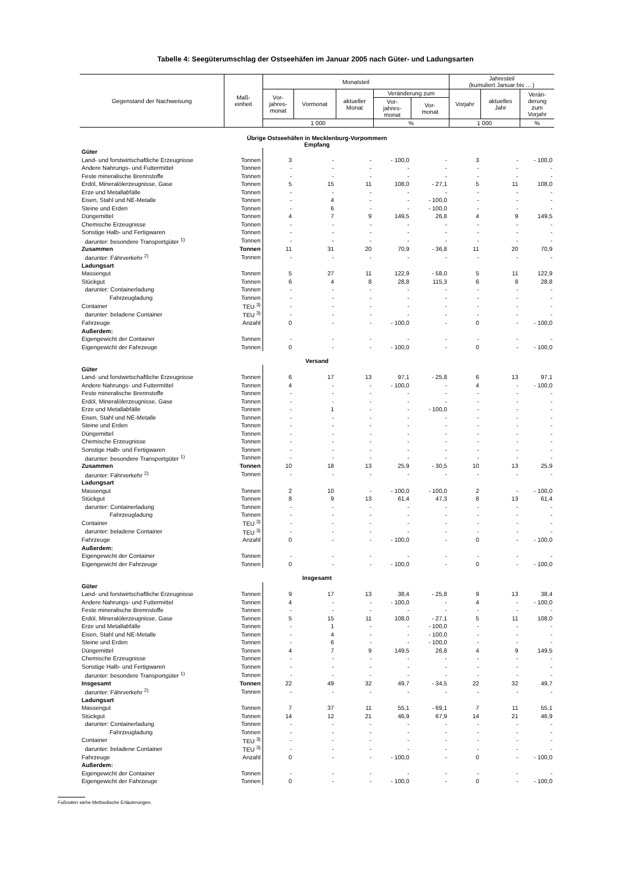Tabelle 4: Seegüterumschlag der Ostseehäfen im Januar 2005 nach Güter- und Ladungsarten
| Gegenstand der Nachweisung | Maß- einheit | Monatsteil | | | | | Jahresteil (kumuliert Januar bis ... ) | | |
| --- | --- | --- | --- | --- | --- | --- | --- | --- | --- |
| | | Vor- jahres- monat | Vormonat | aktueller Monat | Veränderung zum | | Vorjahr | aktuelles Jahr | Verän- derung zum Vorjahr |
| | | | | | Vor- jahres- monat | Vor- monat | | | |
| | | 1 000 | | | % | | 1 000 | | % |
| Übrige Ostseehäfen in Mecklenburg-Vorpommern Empfang | | | | | | | | | |
| Güter | | | | | | | | | |
| Land- und forstwirtschaftliche Erzeugnisse | Tonnen | 3 | - | - | - 100,0 | - | 3 | - | - 100,0 |
| Andere Nahrungs- und Futtermittel | Tonnen | - | - | - | - | - | - | - | - |
| Feste mineralische Brennstoffe | Tonnen | - | - | - | - | - | - | - | - |
| Erdöl, Mineralölerzeugnisse, Gase | Tonnen | 5 | 15 | 11 | 108,0 | - 27,1 | 5 | 11 | 108,0 |
| Erze und Metallabfälle | Tonnen | - | - | - | - | - | - | - | - |
| Eisen, Stahl und NE-Metalle | Tonnen | - | 4 | - | - | - 100,0 | - | - | - |
| Steine und Erden | Tonnen | - | 6 | - | - | - 100,0 | - | - | - |
| Düngemittel | Tonnen | 4 | 7 | 9 | 149,5 | 26,8 | 4 | 9 | 149,5 |
| Chemische Erzeugnisse | Tonnen | - | - | - | - | - | - | - | - |
| Sonstige Halb- und Fertigwaren | Tonnen | - | - | - | - | - | - | - | - |
| darunter: besondere Transportgüter <sup>1)</sup> | Tonnen | - | - | - | - | - | - | - | - |
| Zusammen | Tonnen | 11 | 31 | 20 | 70,9 | - 36,8 | 11 | 20 | 70,9 |
| darunter: Fährverkehr <sup>2)</sup> | Tonnen | - | - | - | - | - | - | - | - |
| Ladungsart | | | | | | | | | |
| Massengut | Tonnen | 5 | 27 | 11 | 122,9 | - 58,0 | 5 | 11 | 122,9 |
| Stückgut | Tonnen | 6 | 4 | 8 | 28,8 | 115,3 | 6 | 8 | 28,8 |
| darunter: Containerladung | Tonnen | - | - | - | - | - | - | - | - |
| Fahrzeugladung | Tonnen | - | - | - | - | - | - | - | - |
| Container | TEU <sup>3)</sup> | - | - | - | - | - | - | - | - |
| darunter: beladene Container | TEU <sup>3)</sup> | - | - | - | - | - | - | - | - |
| Fahrzeuge | Anzahl | 0 | - | - | - 100,0 | - | 0 | - | - 100,0 |
| Außerdem: | | | | | | | | | |
| Eigengewicht der Container | Tonnen | - | - | - | - | - | - | - | - |
| Eigengewicht der Fahrzeuge | Tonnen | 0 | - | - | - 100,0 | - | 0 | - | - 100,0 |
| Versand | | | | | | | | | |
| Güter | | | | | | | | | |
| Land- und forstwirtschaftliche Erzeugnisse | Tonnen | 6 | 17 | 13 | 97,1 | - 25,8 | 6 | 13 | 97,1 |
| Andere Nahrungs- und Futtermittel | Tonnen | 4 | - | - | - 100,0 | - | 4 | - | - 100,0 |
| Feste mineralische Brennstoffe | Tonnen | - | - | - | - | - | - | - | - |
| Erdöl, Mineralölerzeugnisse, Gase | Tonnen | - | - | - | - | - | - | - | - |
| Erze und Metallabfälle | Tonnen | - | 1 | - | - | - 100,0 | - | - | - |
| Eisen, Stahl und NE-Metalle | Tonnen | - | - | - | - | - | - | - | - |
| Steine und Erden | Tonnen | - | - | - | - | - | - | - | - |
| Düngemittel | Tonnen | - | - | - | - | - | - | - | - |
| Chemische Erzeugnisse | Tonnen | - | - | - | - | - | - | - | - |
| Sonstige Halb- und Fertigwaren | Tonnen | - | - | - | - | - | - | - | - |
| darunter: besondere Transportgüter <sup>1)</sup> | Tonnen | - | - | - | - | - | - | - | - |
| Zusammen | Tonnen | 10 | 18 | 13 | 25,9 | - 30,5 | 10 | 13 | 25,9 |
| darunter: Fährverkehr <sup>2)</sup> | Tonnen | - | - | - | - | - | - | - | - |
| Ladungsart | | | | | | | | | |
| Massengut | Tonnen | 2 | 10 | - | - 100,0 | - 100,0 | 2 | - | - 100,0 |
| Stückgut | Tonnen | 8 | 9 | 13 | 61,4 | 47,3 | 8 | 13 | 61,4 |
| darunter: Containerladung | Tonnen | - | - | - | - | - | - | - | - |
| Fahrzeugladung | Tonnen | - | - | - | - | - | - | - | - |
| Container | TEU <sup>3)</sup> | - | - | - | - | - | - | - | - |
| darunter: beladene Container | TEU <sup>3)</sup> | - | - | - | - | - | - | - | - |
| Fahrzeuge | Anzahl | 0 | - | - | - 100,0 | - | 0 | - | - 100,0 |
| Außerdem: | | | | | | | | | |
| Eigengewicht der Container | Tonnen | - | - | - | - | - | - | - | - |
| Eigengewicht der Fahrzeuge | Tonnen | 0 | - | - | - 100,0 | - | 0 | - | - 100,0 |
| Insgesamt | | | | | | | | | |
| Güter | | | | | | | | | |
| Land- und forstwirtschaftliche Erzeugnisse | Tonnen | 9 | 17 | 13 | 38,4 | - 25,8 | 9 | 13 | 38,4 |
| Andere Nahrungs- und Futtermittel | Tonnen | 4 | - | - | - 100,0 | - | 4 | - | - 100,0 |
| Feste mineralische Brennstoffe | Tonnen | - | - | - | - | - | - | - | - |
| Erdöl, Mineralölerzeugnisse, Gase | Tonnen | 5 | 15 | 11 | 108,0 | - 27,1 | 5 | 11 | 108,0 |
| Erze und Metallabfälle | Tonnen | - | 1 | - | - | - 100,0 | - | - | - |
| Eisen, Stahl und NE-Metalle | Tonnen | - | 4 | - | - | - 100,0 | - | - | - |
| Steine und Erden | Tonnen | - | 6 | - | - | - 100,0 | - | - | - |
| Düngemittel | Tonnen | 4 | 7 | 9 | 149,5 | 26,8 | 4 | 9 | 149,5 |
| Chemische Erzeugnisse | Tonnen | - | - | - | - | - | - | - | - |
| Sonstige Halb- und Fertigwaren | Tonnen | - | - | - | - | - | - | - | - |
| darunter: besondere Transportgüter <sup>1)</sup> | Tonnen | - | - | - | - | - | - | - | - |
| Insgesamt | Tonnen | 22 | 49 | 32 | 49,7 | - 34,5 | 22 | 32 | 49,7 |
| darunter: Fährverkehr <sup>2)</sup> | Tonnen | - | - | - | - | - | - | - | - |
| Ladungsart | | | | | | | | | |
| Massengut | Tonnen | 7 | 37 | 11 | 55,1 | - 69,1 | 7 | 11 | 55,1 |
| Stückgut | Tonnen | 14 | 12 | 21 | 46,9 | 67,9 | 14 | 21 | 46,9 |
| darunter: Containerladung | Tonnen | - | - | - | - | - | - | - | - |
| Fahrzeugladung | Tonnen | - | - | - | - | - | - | - | - |
| Container | TEU <sup>3)</sup> | - | - | - | - | - | - | - | - |
| darunter: beladene Container | TEU <sup>3)</sup> | - | - | - | - | - | - | - | - |
| Fahrzeuge | Anzahl | 0 | - | - | - 100,0 | - | 0 | - | - 100,0 |
| Außerdem: | | | | | | | | | |
| Eigengewicht der Container | Tonnen | - | - | - | - | - | - | - | - |
| Eigengewicht der Fahrzeuge | Tonnen | 0 | - | - | - 100,0 | - | 0 | - | - 100,0 |
Fußnoten siehe Methodische Erläuterungen.